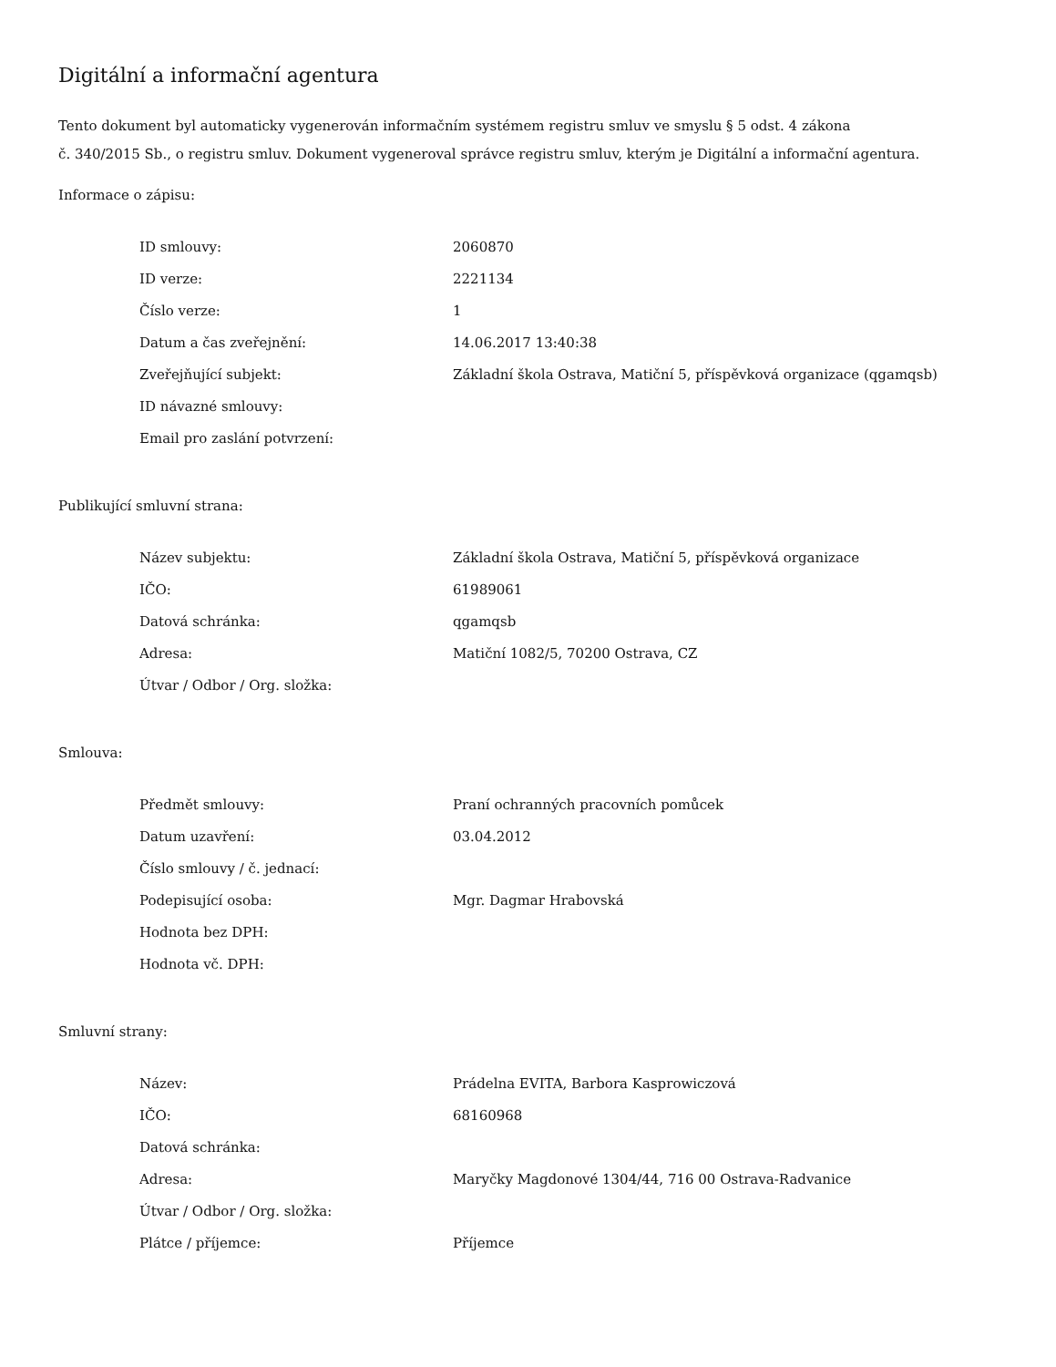Digitální a informační agentura
Tento dokument byl automaticky vygenerován informačním systémem registru smluv ve smyslu § 5 odst. 4 zákona
č. 340/2015 Sb., o registru smluv. Dokument vygeneroval správce registru smluv, kterým je Digitální a informační agentura.
Informace o zápisu:
| ID smlouvy: | 2060870 |
| ID verze: | 2221134 |
| Číslo verze: | 1 |
| Datum a čas zveřejnění: | 14.06.2017 13:40:38 |
| Zveřejňující subjekt: | Základní škola Ostrava, Matiční 5, příspěvková organizace (qgamqsb) |
| ID návazné smlouvy: | |
| Email pro zaslání potvrzení: | |
Publikující smluvní strana:
| Název subjektu: | Základní škola Ostrava, Matiční 5, příspěvková organizace |
| IČO: | 61989061 |
| Datová schránka: | qgamqsb |
| Adresa: | Matiční 1082/5, 70200 Ostrava, CZ |
| Útvar / Odbor / Org. složka: | |
Smlouva:
| Předmět smlouvy: | Praní ochranných pracovních pomůcek |
| Datum uzavření: | 03.04.2012 |
| Číslo smlouvy / č. jednací: | |
| Podepisující osoba: | Mgr. Dagmar Hrabovská |
| Hodnota bez DPH: | |
| Hodnota vč. DPH: | |
Smluvní strany:
| Název: | Prádelna EVITA, Barbora Kasprowiczová |
| IČO: | 68160968 |
| Datová schránka: | |
| Adresa: | Maryčky Magdonové 1304/44, 716 00 Ostrava-Radvanice |
| Útvar / Odbor / Org. složka: | |
| Plátce / příjemce: | Příjemce |